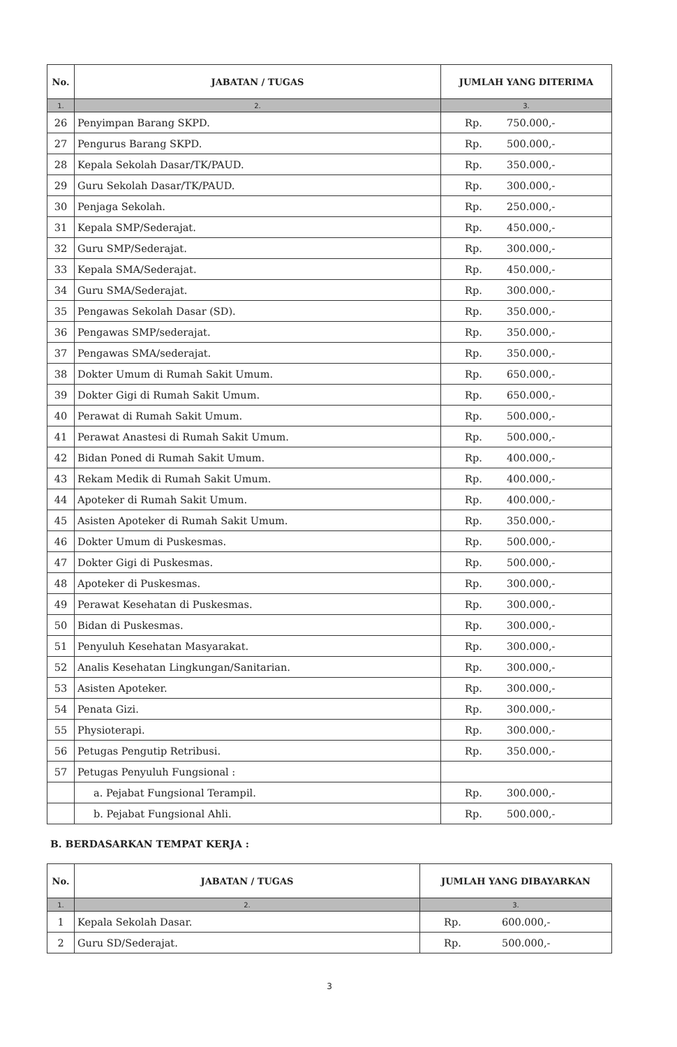| No. | JABATAN / TUGAS | JUMLAH YANG DITERIMA |
| --- | --- | --- |
| 1. | 2. | 3. |
| 26 | Penyimpan Barang SKPD. | Rp. 750.000,- |
| 27 | Pengurus Barang SKPD. | Rp. 500.000,- |
| 28 | Kepala Sekolah Dasar/TK/PAUD. | Rp. 350.000,- |
| 29 | Guru Sekolah Dasar/TK/PAUD. | Rp. 300.000,- |
| 30 | Penjaga Sekolah. | Rp. 250.000,- |
| 31 | Kepala SMP/Sederajat. | Rp. 450.000,- |
| 32 | Guru SMP/Sederajat. | Rp. 300.000,- |
| 33 | Kepala SMA/Sederajat. | Rp. 450.000,- |
| 34 | Guru SMA/Sederajat. | Rp. 300.000,- |
| 35 | Pengawas Sekolah Dasar (SD). | Rp. 350.000,- |
| 36 | Pengawas SMP/sederajat. | Rp. 350.000,- |
| 37 | Pengawas SMA/sederajat. | Rp. 350.000,- |
| 38 | Dokter Umum di Rumah Sakit Umum. | Rp. 650.000,- |
| 39 | Dokter Gigi di Rumah Sakit Umum. | Rp. 650.000,- |
| 40 | Perawat di Rumah Sakit Umum. | Rp. 500.000,- |
| 41 | Perawat Anastesi di Rumah Sakit Umum. | Rp. 500.000,- |
| 42 | Bidan Poned di Rumah Sakit Umum. | Rp. 400.000,- |
| 43 | Rekam Medik di Rumah Sakit Umum. | Rp. 400.000,- |
| 44 | Apoteker di Rumah Sakit Umum. | Rp. 400.000,- |
| 45 | Asisten Apoteker di Rumah Sakit Umum. | Rp. 350.000,- |
| 46 | Dokter Umum di Puskesmas. | Rp. 500.000,- |
| 47 | Dokter Gigi di Puskesmas. | Rp. 500.000,- |
| 48 | Apoteker di Puskesmas. | Rp. 300.000,- |
| 49 | Perawat Kesehatan di Puskesmas. | Rp. 300.000,- |
| 50 | Bidan di Puskesmas. | Rp. 300.000,- |
| 51 | Penyuluh Kesehatan Masyarakat. | Rp. 300.000,- |
| 52 | Analis Kesehatan Lingkungan/Sanitarian. | Rp. 300.000,- |
| 53 | Asisten Apoteker. | Rp. 300.000,- |
| 54 | Penata Gizi. | Rp. 300.000,- |
| 55 | Physioterapi. | Rp. 300.000,- |
| 56 | Petugas Pengutip Retribusi. | Rp. 350.000,- |
| 57 | Petugas Penyuluh Fungsional : | |
| | a. Pejabat Fungsional Terampil. | Rp. 300.000,- |
| | b. Pejabat Fungsional Ahli. | Rp. 500.000,- |
B. BERDASARKAN TEMPAT KERJA :
| No. | JABATAN / TUGAS | JUMLAH YANG DIBAYARKAN |
| --- | --- | --- |
| 1. | 2. | 3. |
| 1 | Kepala Sekolah Dasar. | Rp. 600.000,- |
| 2 | Guru SD/Sederajat. | Rp. 500.000,- |
3